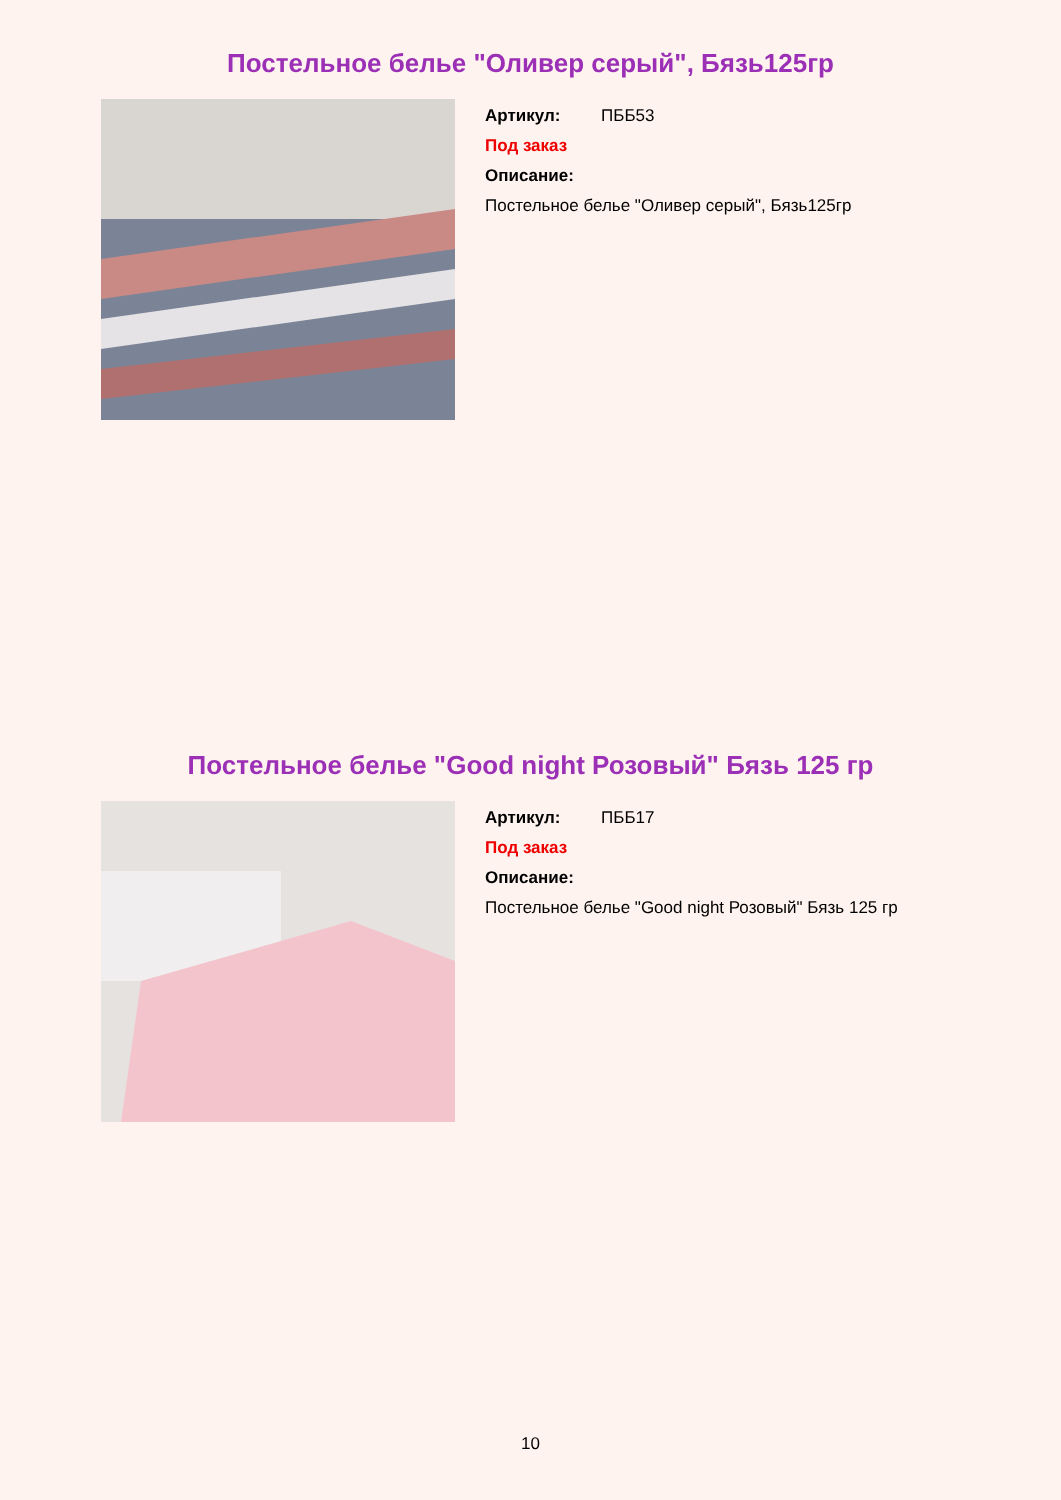Постельное белье "Оливер серый", Бязь125гр
Артикул: ПББ53
Под заказ
Описание:
Постельное белье "Оливер серый", Бязь125гр
Постельное белье "Good night Розовый" Бязь 125 гр
Артикул: ПББ17
Под заказ
Описание:
Постельное белье "Good night Розовый" Бязь 125 гр
10